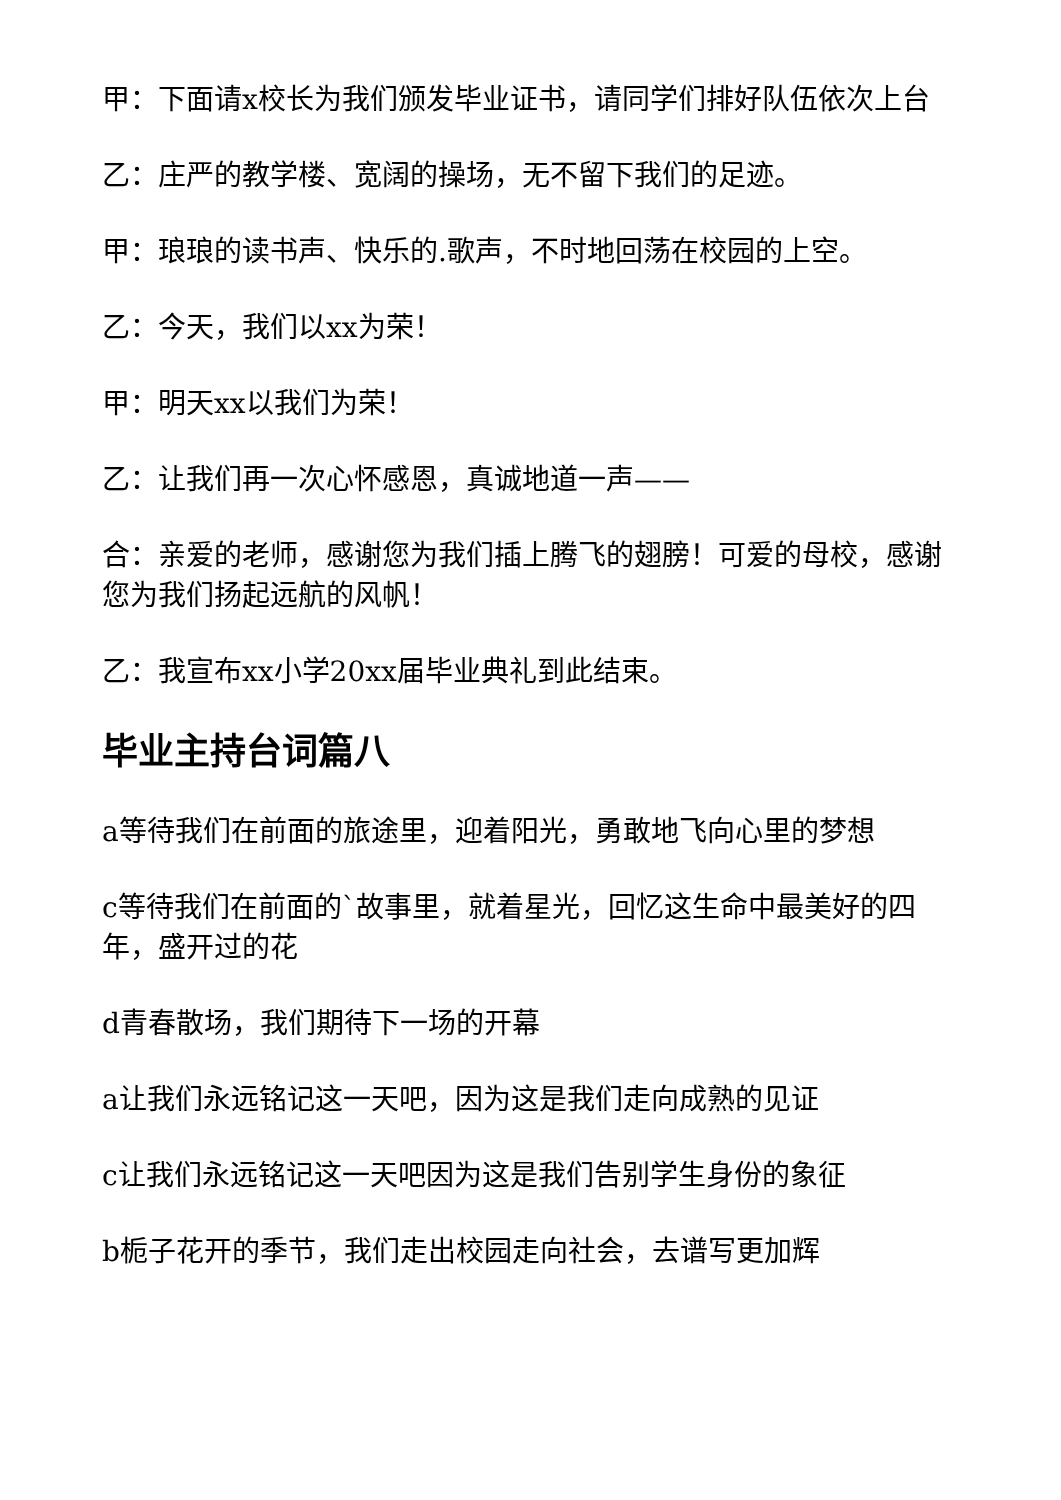甲：下面请x校长为我们颁发毕业证书，请同学们排好队伍依次上台
乙：庄严的教学楼、宽阔的操场，无不留下我们的足迹。
甲：琅琅的读书声、快乐的.歌声，不时地回荡在校园的上空。
乙：今天，我们以xx为荣！
甲：明天xx以我们为荣！
乙：让我们再一次心怀感恩，真诚地道一声——
合：亲爱的老师，感谢您为我们插上腾飞的翅膀！可爱的母校，感谢您为我们扬起远航的风帆！
乙：我宣布xx小学20xx届毕业典礼到此结束。
毕业主持台词篇八
a等待我们在前面的旅途里，迎着阳光，勇敢地飞向心里的梦想
c等待我们在前面的`故事里，就着星光，回忆这生命中最美好的四年，盛开过的花
d青春散场，我们期待下一场的开幕
a让我们永远铭记这一天吧，因为这是我们走向成熟的见证
c让我们永远铭记这一天吧因为这是我们告别学生身份的象征
b栀子花开的季节，我们走出校园走向社会，去谱写更加辉